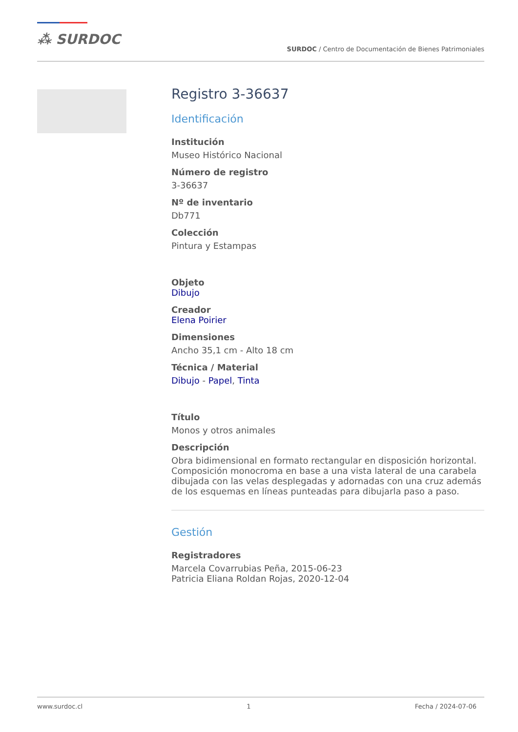⁂ SURDOC
SURDOC / Centro de Documentación de Bienes Patrimoniales
Registro 3-36637
Identificación
Institución
Museo Histórico Nacional
Número de registro
3-36637
Nº de inventario
Db771
Colección
Pintura y Estampas
Objeto
Dibujo
Creador
Elena Poirier
Dimensiones
Ancho 35,1 cm - Alto 18 cm
Técnica / Material
Dibujo - Papel, Tinta
Título
Monos y otros animales
Descripción
Obra bidimensional en formato rectangular en disposición horizontal. Composición monocroma en base a una vista lateral de una carabela dibujada con las velas desplegadas y adornadas con una cruz además de los esquemas en líneas punteadas para dibujarla paso a paso.
Gestión
Registradores
Marcela Covarrubias Peña, 2015-06-23
Patricia Eliana Roldan Rojas, 2020-12-04
www.surdoc.cl 1 Fecha / 2024-07-06